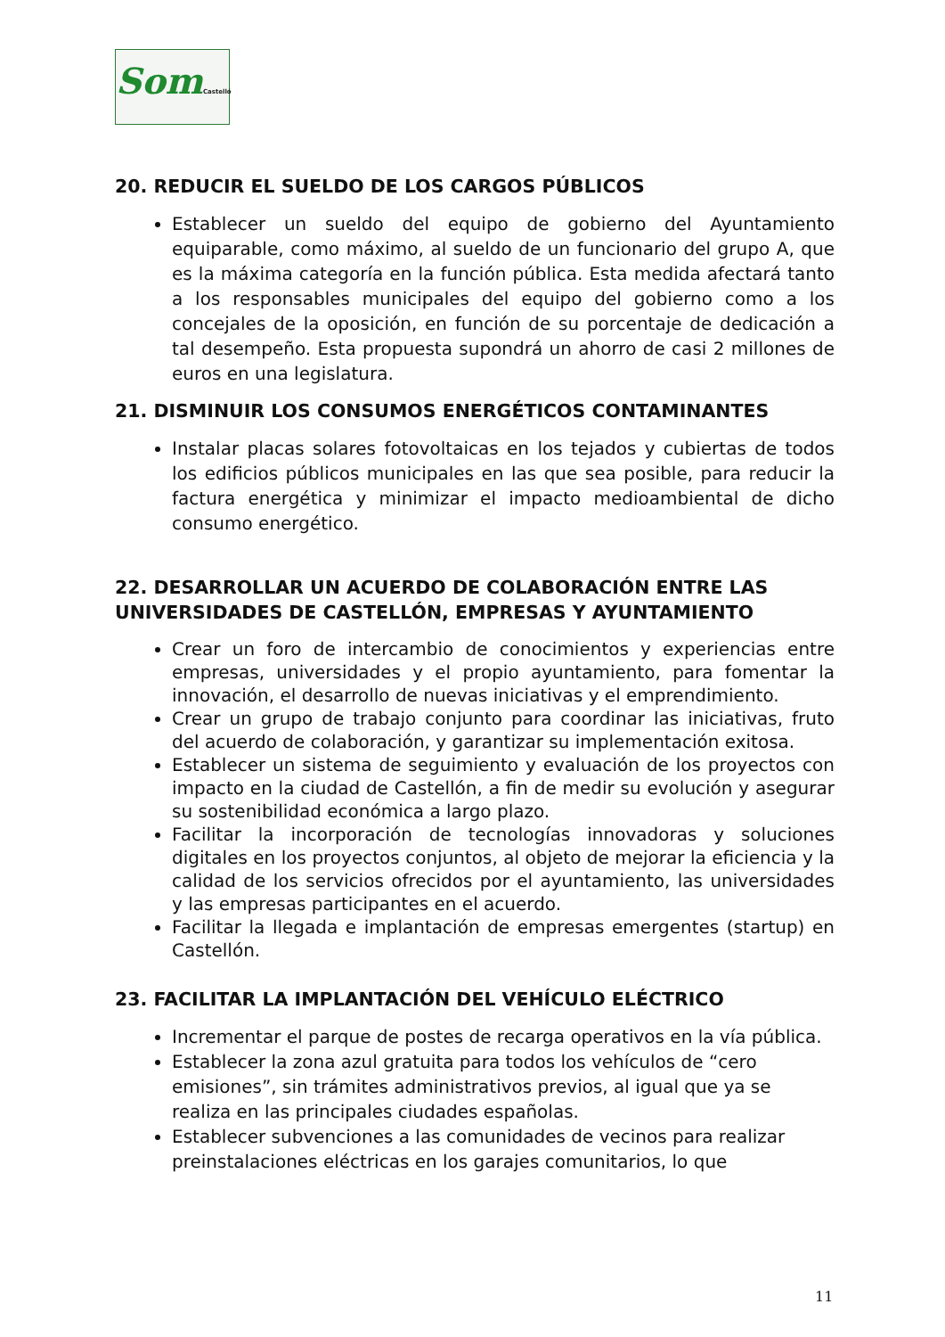SomCastelló
20. REDUCIR EL SUELDO DE LOS CARGOS PÚBLICOS
Establecer un sueldo del equipo de gobierno del Ayuntamiento equiparable, como máximo, al sueldo de un funcionario del grupo A, que es la máxima categoría en la función pública. Esta medida afectará tanto a los responsables municipales del equipo del gobierno como a los concejales de la oposición, en función de su porcentaje de dedicación a tal desempeño. Esta propuesta supondrá un ahorro de casi 2 millones de euros en una legislatura.
21. DISMINUIR LOS CONSUMOS ENERGÉTICOS CONTAMINANTES
Instalar placas solares fotovoltaicas en los tejados y cubiertas de todos los edificios públicos municipales en las que sea posible, para reducir la factura energética y minimizar el impacto medioambiental de dicho consumo energético.
22. DESARROLLAR UN ACUERDO DE COLABORACIÓN ENTRE LAS UNIVERSIDADES DE CASTELLÓN, EMPRESAS Y AYUNTAMIENTO
Crear un foro de intercambio de conocimientos y experiencias entre empresas, universidades y el propio ayuntamiento, para fomentar la innovación, el desarrollo de nuevas iniciativas y el emprendimiento.
Crear un grupo de trabajo conjunto para coordinar las iniciativas, fruto del acuerdo de colaboración, y garantizar su implementación exitosa.
Establecer un sistema de seguimiento y evaluación de los proyectos con impacto en la ciudad de Castellón, a fin de medir su evolución y asegurar su sostenibilidad económica a largo plazo.
Facilitar la incorporación de tecnologías innovadoras y soluciones digitales en los proyectos conjuntos, al objeto de mejorar la eficiencia y la calidad de los servicios ofrecidos por el ayuntamiento, las universidades y las empresas participantes en el acuerdo.
Facilitar la llegada e implantación de empresas emergentes (startup) en Castellón.
23. FACILITAR LA IMPLANTACIÓN DEL VEHÍCULO ELÉCTRICO
Incrementar el parque de postes de recarga operativos en la vía pública.
Establecer la zona azul gratuita para todos los vehículos de “cero emisiones”, sin trámites administrativos previos, al igual que ya se realiza en las principales ciudades españolas.
Establecer subvenciones a las comunidades de vecinos para realizar preinstalaciones eléctricas en los garajes comunitarios, lo que
11